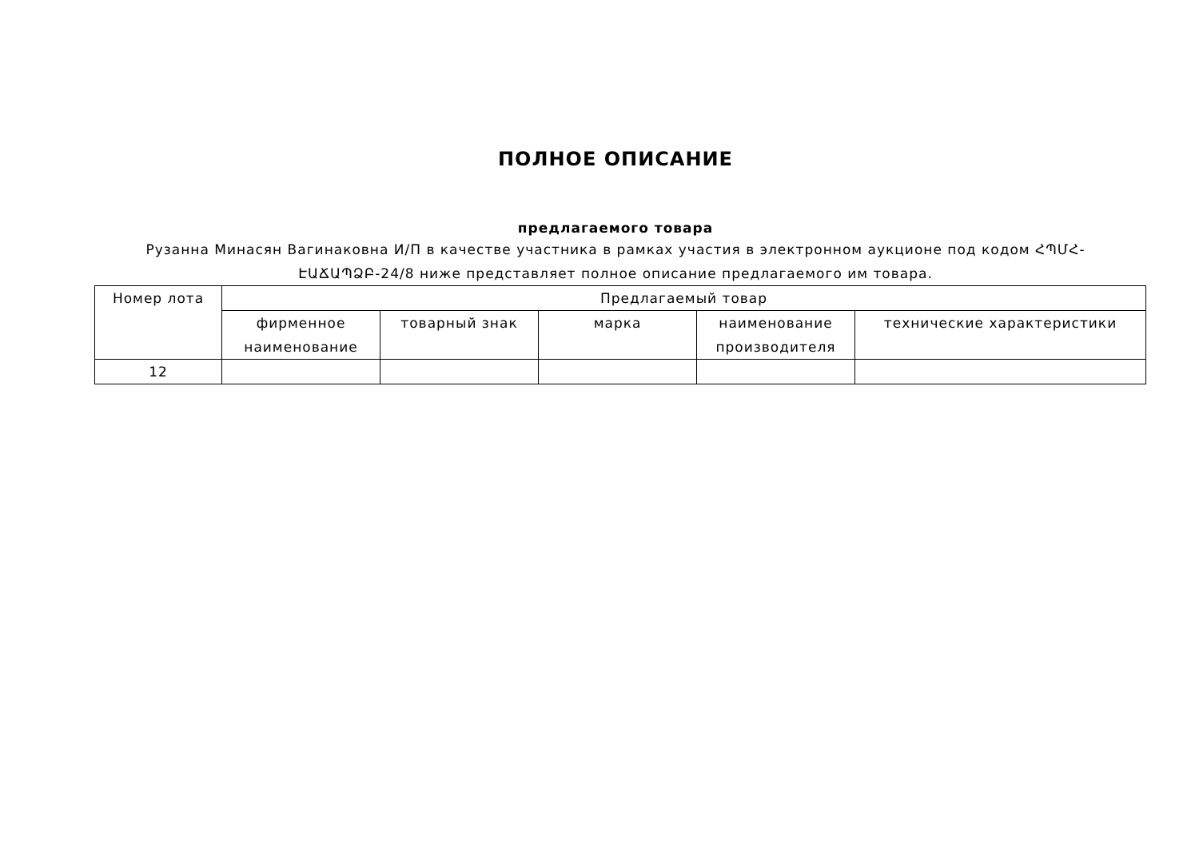ПОЛНОЕ ОПИСАНИЕ
предлагаемого товара
Рузанна Минасян Вагинаковна И/П в качестве участника в рамках участия в электронном аукционе под кодом ՀՊՄՀ-ԷԱՃԱՊՁԲ-24/8 ниже представляет полное описание предлагаемого им товара.
| Номер лота | Предлагаемый товар | | | | |
| --- | --- | --- | --- | --- | --- |
| | фирменное наименование | товарный знак | марка | наименование производителя | технические характеристики |
| 12 | | | | | |